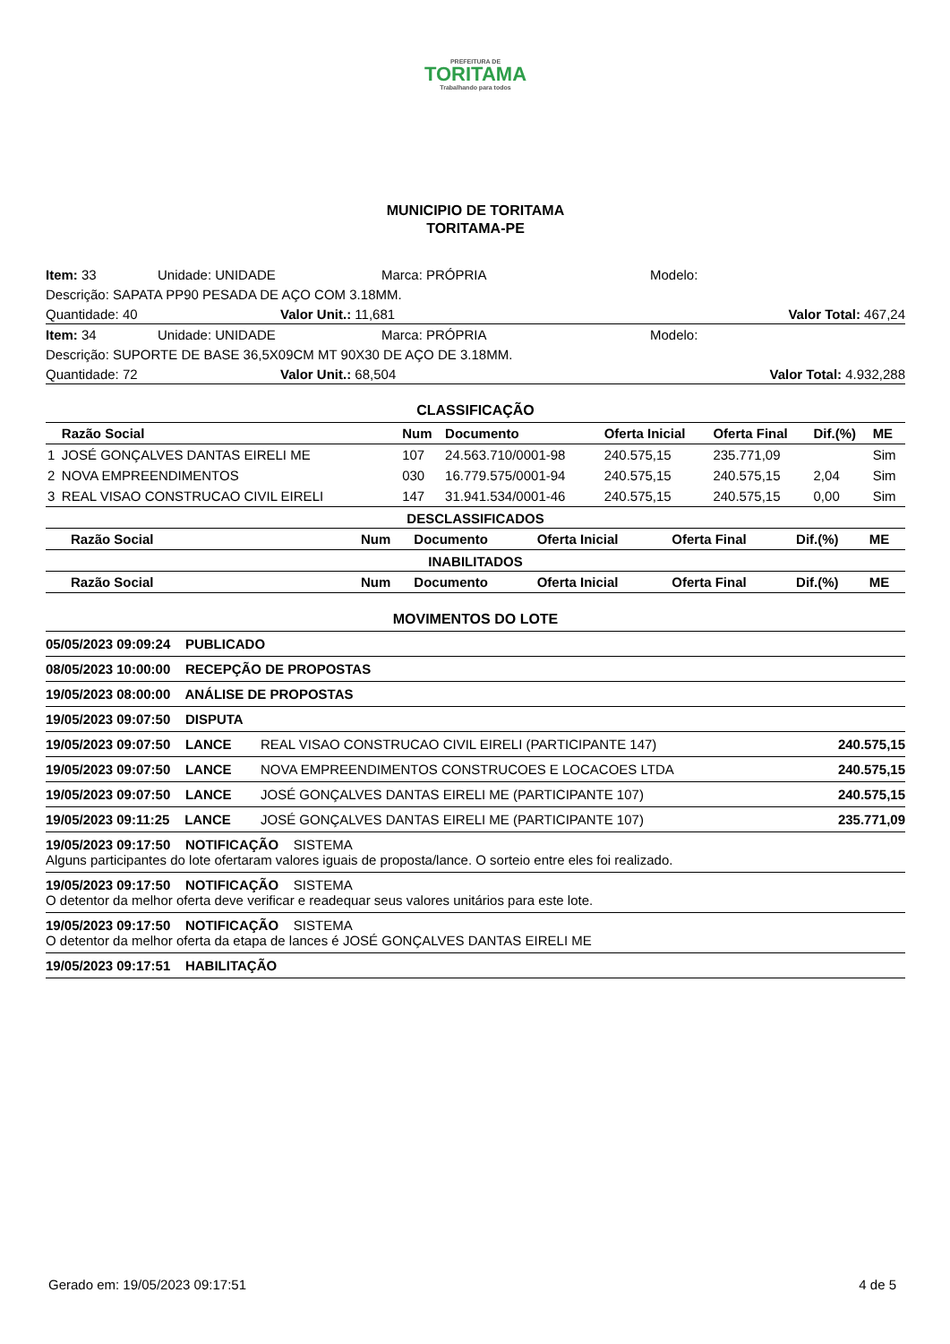PREFEITURA DE TORITAMA Trabalhando para todos
MUNICIPIO DE TORITAMA
TORITAMA-PE
Item: 33 Unidade: UNIDADE Marca: PRÓPRIA Modelo:
Descrição: SAPATA PP90 PESADA DE AÇO COM 3.18MM.
Quantidade: 40 Valor Unit.: 11,681 Valor Total: 467,24
Item: 34 Unidade: UNIDADE Marca: PRÓPRIA Modelo:
Descrição: SUPORTE DE BASE 36,5X09CM MT 90X30 DE AÇO DE 3.18MM.
Quantidade: 72 Valor Unit.: 68,504 Valor Total: 4.932,288
CLASSIFICAÇÃO
| | Razão Social | Num | Documento | Oferta Inicial | Oferta Final | Dif.(%) | ME |
| --- | --- | --- | --- | --- | --- | --- | --- |
| 1 | JOSÉ GONÇALVES DANTAS EIRELI ME | 107 | 24.563.710/0001-98 | 240.575,15 | 235.771,09 | | Sim |
| 2 | NOVA EMPREENDIMENTOS | 030 | 16.779.575/0001-94 | 240.575,15 | 240.575,15 | 2,04 | Sim |
| 3 | REAL VISAO CONSTRUCAO CIVIL EIRELI | 147 | 31.941.534/0001-46 | 240.575,15 | 240.575,15 | 0,00 | Sim |
DESCLASSIFICADOS
| | Razão Social | Num | Documento | Oferta Inicial | Oferta Final | Dif.(%) | ME |
| --- | --- | --- | --- | --- | --- | --- | --- |
INABILITADOS
| | Razão Social | Num | Documento | Oferta Inicial | Oferta Final | Dif.(%) | ME |
| --- | --- | --- | --- | --- | --- | --- | --- |
MOVIMENTOS DO LOTE
| 05/05/2023 09:09:24 PUBLICADO | | |
| 08/05/2023 10:00:00 RECEPÇÃO DE PROPOSTAS | | |
| 19/05/2023 08:00:00 ANÁLISE DE PROPOSTAS | | |
| 19/05/2023 09:07:50 DISPUTA | | |
| 19/05/2023 09:07:50 LANCE | REAL VISAO CONSTRUCAO CIVIL EIRELI (PARTICIPANTE 147) | 240.575,15 |
| 19/05/2023 09:07:50 LANCE | NOVA EMPREENDIMENTOS CONSTRUCOES E LOCACOES LTDA | 240.575,15 |
| 19/05/2023 09:07:50 LANCE | JOSÉ GONÇALVES DANTAS EIRELI ME (PARTICIPANTE 107) | 240.575,15 |
| 19/05/2023 09:11:25 LANCE | JOSÉ GONÇALVES DANTAS EIRELI ME (PARTICIPANTE 107) | 235.771,09 |
| 19/05/2023 09:17:50 NOTIFICAÇÃO SISTEMA Alguns participantes do lote ofertaram valores iguais de proposta/lance. O sorteio entre eles foi realizado. | | |
| 19/05/2023 09:17:50 NOTIFICAÇÃO SISTEMA O detentor da melhor oferta deve verificar e readequar seus valores unitários para este lote. | | |
| 19/05/2023 09:17:50 NOTIFICAÇÃO SISTEMA O detentor da melhor oferta da etapa de lances é JOSÉ GONÇALVES DANTAS EIRELI ME | | |
| 19/05/2023 09:17:51 HABILITAÇÃO | | |
Gerado em: 19/05/2023 09:17:51 4 de 5